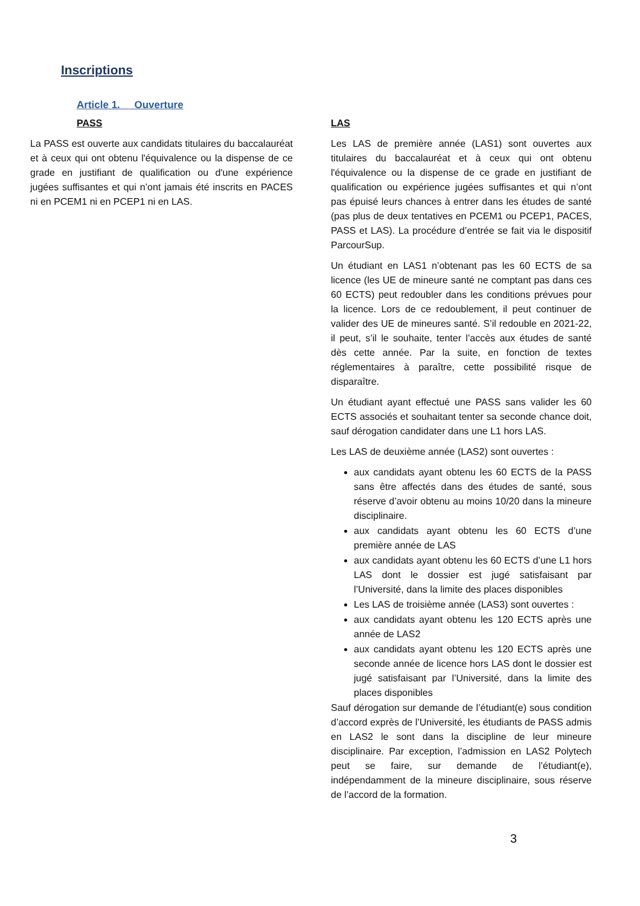Inscriptions
Article 1. Ouverture
PASS
La PASS est ouverte aux candidats titulaires du baccalauréat et à ceux qui ont obtenu l'équivalence ou la dispense de ce grade en justifiant de qualification ou d'une expérience jugées suffisantes et qui n’ont jamais été inscrits en PACES ni en PCEM1 ni en PCEP1 ni en LAS.
LAS
Les LAS de première année (LAS1) sont ouvertes aux titulaires du baccalauréat et à ceux qui ont obtenu l'équivalence ou la dispense de ce grade en justifiant de qualification ou expérience jugées suffisantes et qui n’ont pas épuisé leurs chances à entrer dans les études de santé (pas plus de deux tentatives en PCEM1 ou PCEP1, PACES, PASS et LAS). La procédure d’entrée se fait via le dispositif ParcourSup.
Un étudiant en LAS1 n’obtenant pas les 60 ECTS de sa licence (les UE de mineure santé ne comptant pas dans ces 60 ECTS) peut redoubler dans les conditions prévues pour la licence. Lors de ce redoublement, il peut continuer de valider des UE de mineures santé. S’il redouble en 2021-22, il peut, s’il le souhaite, tenter l’accès aux études de santé dès cette année. Par la suite, en fonction de textes réglementaires à paraître, cette possibilité risque de disparaître.
Un étudiant ayant effectué une PASS sans valider les 60 ECTS associés et souhaitant tenter sa seconde chance doit, sauf dérogation candidater dans une L1 hors LAS.
Les LAS de deuxième année (LAS2) sont ouvertes :
aux candidats ayant obtenu les 60 ECTS de la PASS sans être affectés dans des études de santé, sous réserve d’avoir obtenu au moins 10/20 dans la mineure disciplinaire.
aux candidats ayant obtenu les 60 ECTS d’une première année de LAS
aux candidats ayant obtenu les 60 ECTS d’une L1 hors LAS dont le dossier est jugé satisfaisant par l’Université, dans la limite des places disponibles
Les LAS de troisième année (LAS3) sont ouvertes :
aux candidats ayant obtenu les 120 ECTS après une année de LAS2
aux candidats ayant obtenu les 120 ECTS après une seconde année de licence hors LAS dont le dossier est jugé satisfaisant par l’Université, dans la limite des places disponibles
Sauf dérogation sur demande de l’étudiant(e) sous condition d’accord exprès de l’Université, les étudiants de PASS admis en LAS2 le sont dans la discipline de leur mineure disciplinaire. Par exception, l’admission en LAS2 Polytech peut se faire, sur demande de l’étudiant(e), indépendamment de la mineure disciplinaire, sous réserve de l’accord de la formation.
3